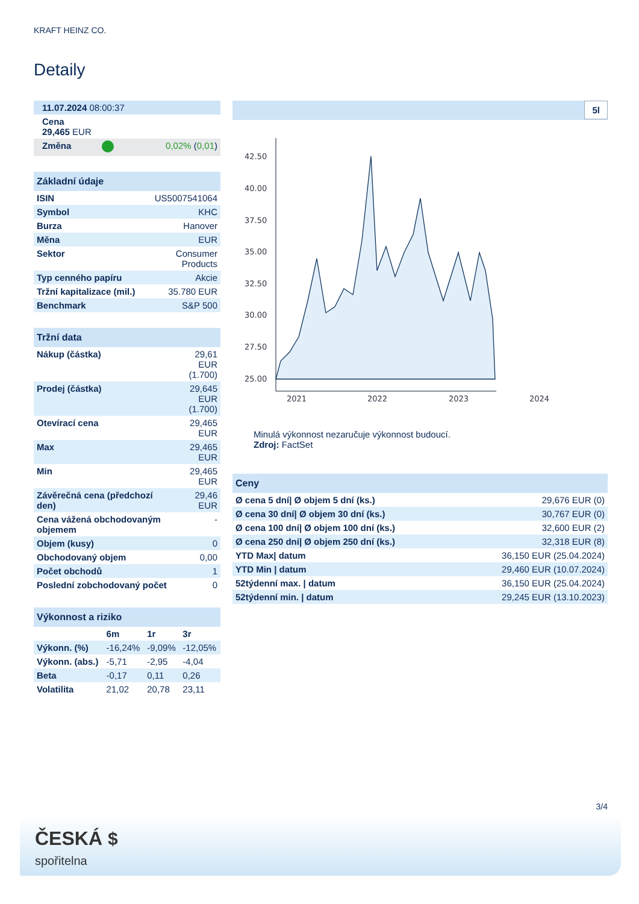KRAFT HEINZ CO.
Detaily
| 11.07.2024 08:00:37 |
| Cena 29,465 EUR |
| Změna | | 0,02% ( 0,01 ) |
Základní údaje
| ISIN | US5007541064 |
| Symbol | KHC |
| Burza | Hanover |
| Měna | EUR |
| Sektor | Consumer Products |
| Typ cenného papíru | Akcie |
| Tržní kapitalizace (mil.) | 35.780 EUR |
| Benchmark | S&P 500 |
Tržní data
| Nákup (částka) | 29,61 EUR (1.700) |
| Prodej (částka) | 29,645 EUR (1.700) |
| Otevírací cena | 29,465 EUR |
| Max | 29,465 EUR |
| Min | 29,465 EUR |
| Závěrečná cena (předchozí den) | 29,46 EUR |
| Cena vážená obchodovaným objemem | - |
| Objem (kusy) | 0 |
| Obchodovaný objem | 0,00 |
| Počet obchodů | 1 |
| Poslední zobchodovaný počet | 0 |
Výkonnost a riziko
| | 6m | 1r | 3r |
| --- | --- | --- | --- |
| Výkonn. (%) | -16,24% | -9,09% | -12,05% |
| Výkonn. (abs.) | -5,71 | -2,95 | -4,04 |
| Beta | -0,17 | 0,11 | 0,26 |
| Volatilita | 21,02 | 20,78 | 23,11 |
5l
42.50
40.00
37.50
35.00
32.50
30.00
27.50
25.00
2021
2022
2023
2024
Minulá výkonnost nezaručuje výkonnost budoucí.
Zdroj: FactSet
Ceny
| Ø cena 5 dní/ Ø objem 5 dní (ks.) | 29,676 EUR (0) |
| Ø cena 30 dní/ Ø objem 30 dní (ks.) | 30,767 EUR (0) |
| Ø cena 100 dní/ Ø objem 100 dní (ks.) | 32,600 EUR (2) |
| Ø cena 250 dní/ Ø objem 250 dní (ks.) | 32,318 EUR (8) |
| YTD Max/ datum | 36,150 EUR (25.04.2024) |
| YTD Min / datum | 29,460 EUR (10.07.2024) |
| 52týdenní max. / datum | 36,150 EUR (25.04.2024) |
| 52týdenní min. / datum | 29,245 EUR (13.10.2023) |
3/4
ČESKÁ $
spořitelna